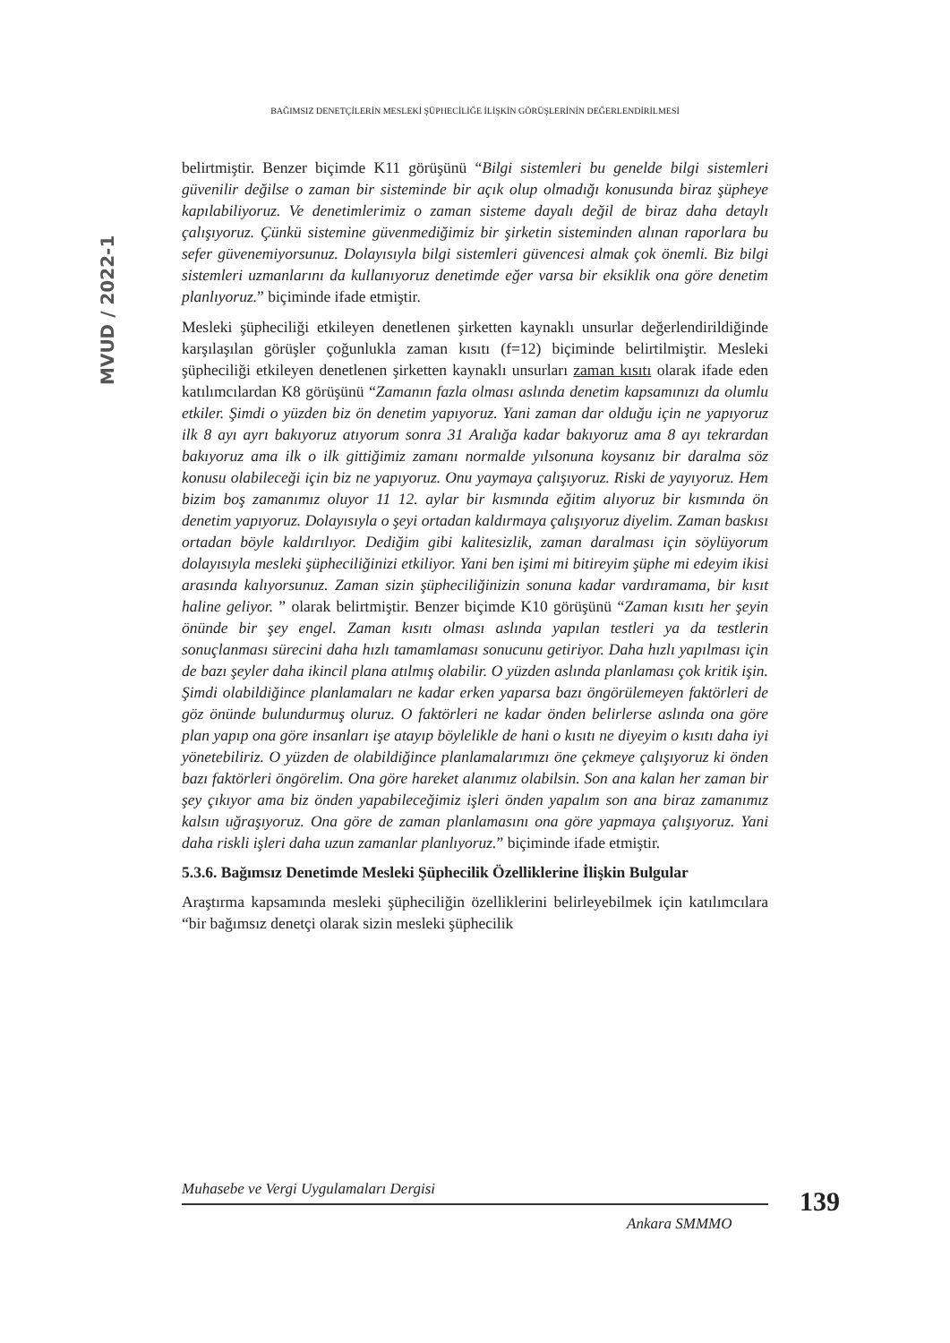BAĞIMSIZ DENETÇİLERİN MESLEKİ ŞÜPHECİLİĞE İLİŞKİN GÖRÜŞLERİNİN DEĞERLENDİRİLMESİ
MVUD / 2022-1
belirtmiştir. Benzer biçimde K11 görüşünü “Bilgi sistemleri bu genelde bilgi sistemleri güvenilir değilse o zaman bir sisteminde bir açık olup olmadığı konusunda biraz şüpheye kapılabiliyoruz. Ve denetimlerimiz o zaman sisteme dayalı değil de biraz daha detaylı çalışıyoruz. Çünkü sistemine güvenmediğimiz bir şirketin sisteminden alınan raporlara bu sefer güvenemiyorsunuz. Dolayısıyla bilgi sistemleri güvencesi almak çok önemli. Biz bilgi sistemleri uzmanlarını da kullanıyoruz denetimde eğer varsa bir eksiklik ona göre denetim planlıyoruz.” biçiminde ifade etmiştir.
Mesleki şüpheciliği etkileyen denetlenen şirketten kaynaklı unsurlar değerlendirildiğinde karşılaşılan görüşler çoğunlukla zaman kısıtı (f=12) biçiminde belirtilmiştir. Mesleki şüpheciliği etkileyen denetlenen şirketten kaynaklı unsurları zaman kısıtı olarak ifade eden katılımcılardan K8 görüşünü “Zamanın fazla olması aslında denetim kapsamınızı da olumlu etkiler. Şimdi o yüzden biz ön denetim yapıyoruz. Yani zaman dar olduğu için ne yapıyoruz ilk 8 ayı ayrı bakıyoruz atıyorum sonra 31 Aralığa kadar bakıyoruz ama 8 ayı tekrardan bakıyoruz ama ilk o ilk gittiğimiz zamanı normalde yılsonuna koysanız bir daralma söz konusu olabileceği için biz ne yapıyoruz. Onu yaymaya çalışıyoruz. Riski de yayıyoruz. Hem bizim boş zamanımız oluyor 11 12. aylar bir kısmında eğitim alıyoruz bir kısmında ön denetim yapıyoruz. Dolayısıyla o şeyi ortadan kaldırmaya çalışıyoruz diyelim. Zaman baskısı ortadan böyle kaldırılıyor. Dediğim gibi kalitesizlik, zaman daralması için söylüyorum dolayısıyla mesleki şüpheciliğinizi etkiliyor. Yani ben işimi mi bitireyim şüphe mi edeyim ikisi arasında kalıyorsunuz. Zaman sizin şüpheciliğinizin sonuna kadar vardıramama, bir kısıt haline geliyor. ” olarak belirtmiştir. Benzer biçimde K10 görüşünü “Zaman kısıtı her şeyin önünde bir şey engel. Zaman kısıtı olması aslında yapılan testleri ya da testlerin sonuçlanması sürecini daha hızlı tamamlaması sonucunu getiriyor. Daha hızlı yapılması için de bazı şeyler daha ikincil plana atılmış olabilir. O yüzden aslında planlaması çok kritik işin. Şimdi olabildiğince planlamaları ne kadar erken yaparsa bazı öngörülemeyen faktörleri de göz önünde bulundurmuş oluruz. O faktörleri ne kadar önden belirlerse aslında ona göre plan yapıp ona göre insanları işe atayıp böylelikle de hani o kısıtı ne diyeyim o kısıtı daha iyi yönetebiliriz. O yüzden de olabildiğince planlamalarımızı öne çekmeye çalışıyoruz ki önden bazı faktörleri öngörelim. Ona göre hareket alanımız olabilsin. Son ana kalan her zaman bir şey çıkıyor ama biz önden yapabileceğimiz işleri önden yapalım son ana biraz zamanımız kalsın uğraşıyoruz. Ona göre de zaman planlamasını ona göre yapmaya çalışıyoruz. Yani daha riskli işleri daha uzun zamanlar planlıyoruz.” biçiminde ifade etmiştir.
5.3.6. Bağımsız Denetimde Mesleki Şüphecilik Özelliklerine İlişkin Bulgular
Araştırma kapsamında mesleki şüpheciliğin özelliklerini belirleyebilmek için katılımcılara “bir bağımsız denetçi olarak sizin mesleki şüphecilik
Muhasebe ve Vergi Uygulamaları Dergisi 139
Ankara SMMMO